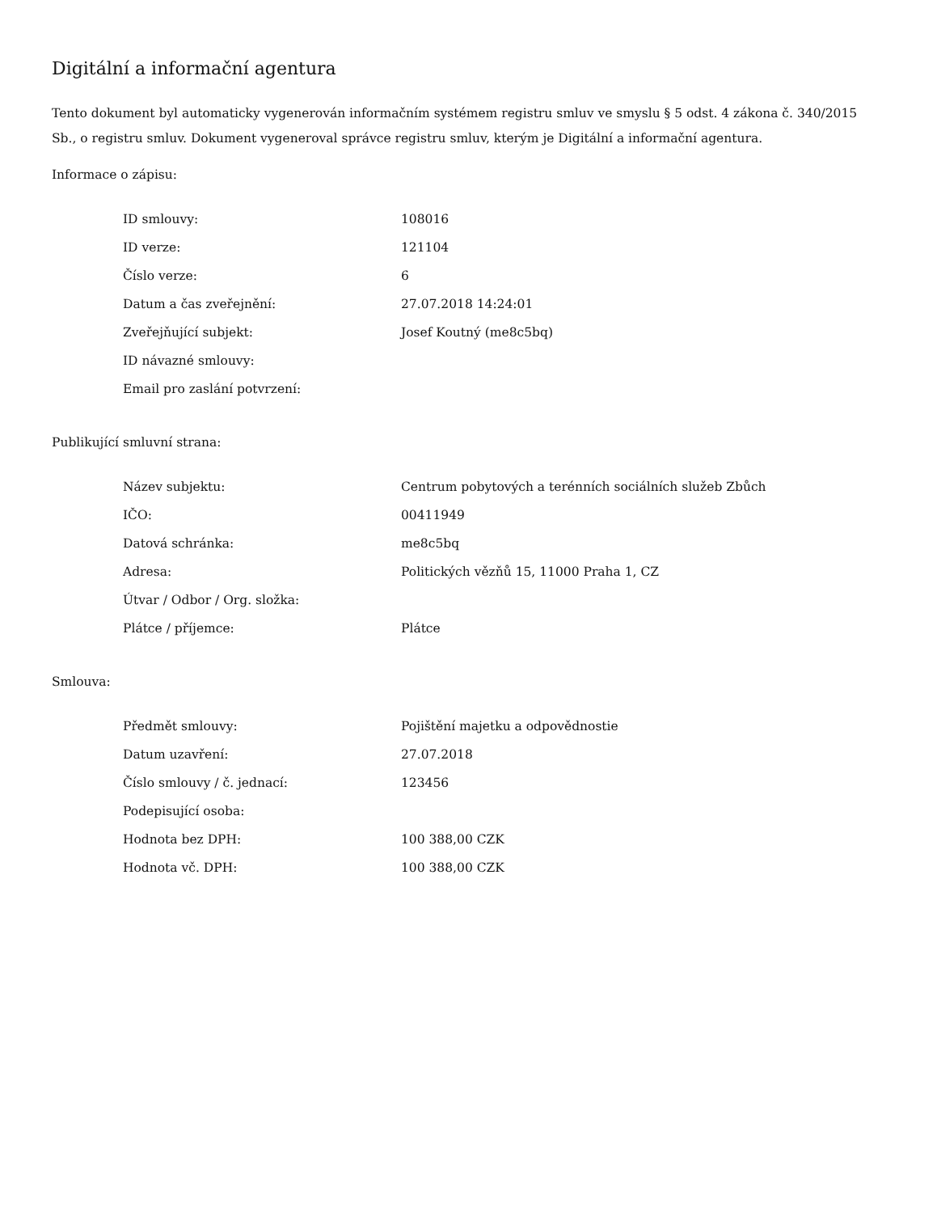Digitální a informační agentura
Tento dokument byl automaticky vygenerován informačním systémem registru smluv ve smyslu § 5 odst. 4 zákona č. 340/2015 Sb., o registru smluv. Dokument vygeneroval správce registru smluv, kterým je Digitální a informační agentura.
Informace o zápisu:
| ID smlouvy: | 108016 |
| ID verze: | 121104 |
| Číslo verze: | 6 |
| Datum a čas zveřejnění: | 27.07.2018 14:24:01 |
| Zveřejňující subjekt: | Josef Koutný (me8c5bq) |
| ID návazné smlouvy: | |
| Email pro zaslání potvrzení: | |
Publikující smluvní strana:
| Název subjektu: | Centrum pobytových a terénních sociálních služeb Zbůch |
| IČO: | 00411949 |
| Datová schránka: | me8c5bq |
| Adresa: | Politických vězňů 15, 11000 Praha 1, CZ |
| Útvar / Odbor / Org. složka: | |
| Plátce / příjemce: | Plátce |
Smlouva:
| Předmět smlouvy: | Pojištění majetku a odpovědnostie |
| Datum uzavření: | 27.07.2018 |
| Číslo smlouvy / č. jednací: | 123456 |
| Podepisující osoba: | |
| Hodnota bez DPH: | 100 388,00 CZK |
| Hodnota vč. DPH: | 100 388,00 CZK |